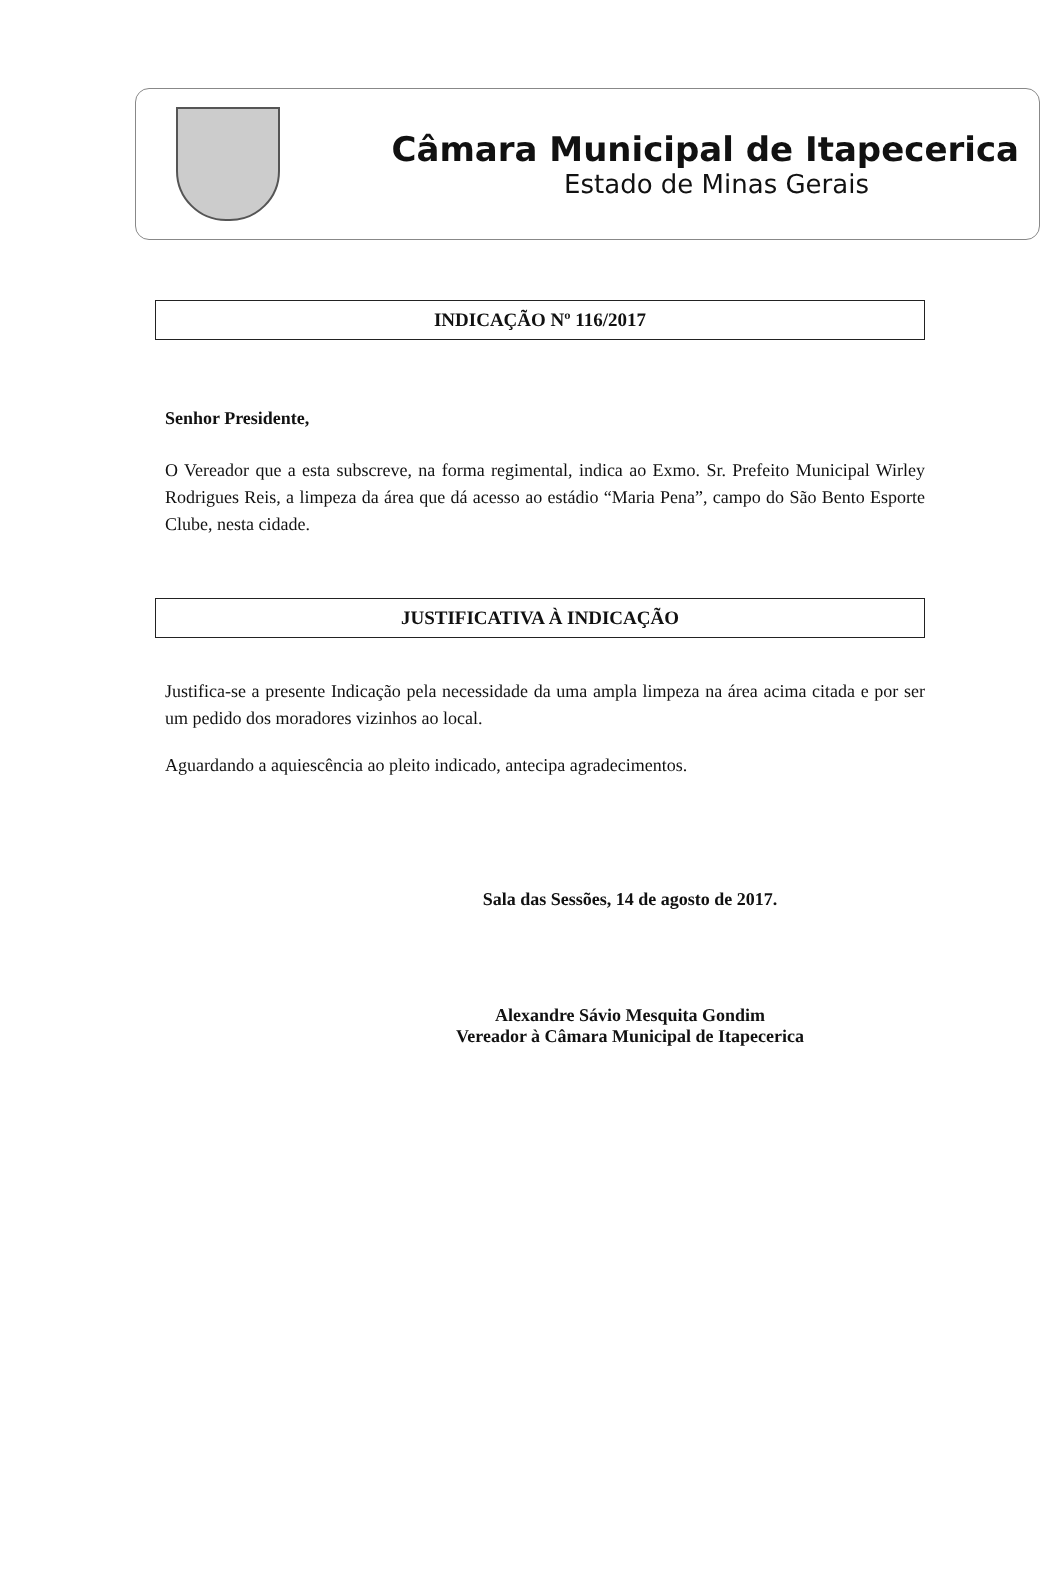Câmara Municipal de Itapecerica
Estado de Minas Gerais
INDICAÇÃO Nº 116/2017
Senhor Presidente,
O Vereador que a esta subscreve, na forma regimental, indica ao Exmo. Sr. Prefeito Municipal Wirley Rodrigues Reis, a limpeza da área que dá acesso ao estádio “Maria Pena”, campo do São Bento Esporte Clube, nesta cidade.
JUSTIFICATIVA À INDICAÇÃO
Justifica-se a presente Indicação pela necessidade da uma ampla limpeza na área acima citada e por ser um pedido dos moradores vizinhos ao local.
Aguardando a aquiescência ao pleito indicado, antecipa agradecimentos.
Sala das Sessões, 14 de agosto de 2017.
Alexandre Sávio Mesquita Gondim
Vereador à Câmara Municipal de Itapecerica